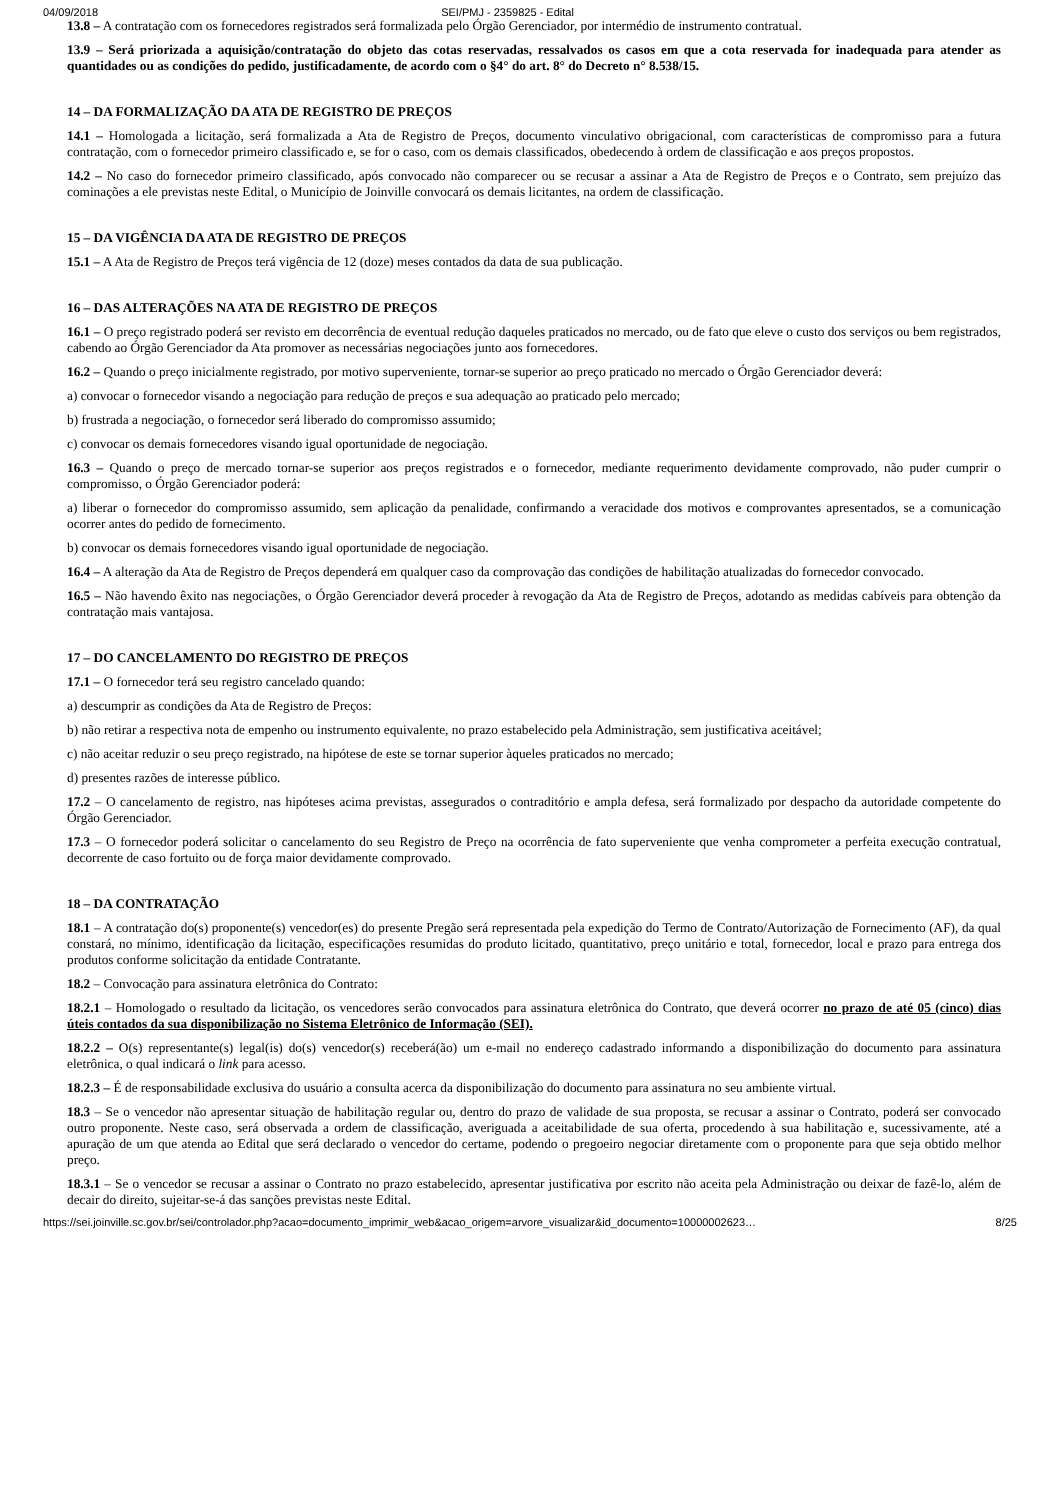04/09/2018 SEI/PMJ - 2359825 - Edital
13.8 – A contratação com os fornecedores registrados será formalizada pelo Órgão Gerenciador, por intermédio de instrumento contratual.
13.9 – Será priorizada a aquisição/contratação do objeto das cotas reservadas, ressalvados os casos em que a cota reservada for inadequada para atender as quantidades ou as condições do pedido, justificadamente, de acordo com o §4° do art. 8° do Decreto n° 8.538/15.
14 – DA FORMALIZAÇÃO DA ATA DE REGISTRO DE PREÇOS
14.1 – Homologada a licitação, será formalizada a Ata de Registro de Preços, documento vinculativo obrigacional, com características de compromisso para a futura contratação, com o fornecedor primeiro classificado e, se for o caso, com os demais classificados, obedecendo à ordem de classificação e aos preços propostos.
14.2 – No caso do fornecedor primeiro classificado, após convocado não comparecer ou se recusar a assinar a Ata de Registro de Preços e o Contrato, sem prejuízo das cominações a ele previstas neste Edital, o Município de Joinville convocará os demais licitantes, na ordem de classificação.
15 – DA VIGÊNCIA DA ATA DE REGISTRO DE PREÇOS
15.1 – A Ata de Registro de Preços terá vigência de 12 (doze) meses contados da data de sua publicação.
16 – DAS ALTERAÇÕES NA ATA DE REGISTRO DE PREÇOS
16.1 – O preço registrado poderá ser revisto em decorrência de eventual redução daqueles praticados no mercado, ou de fato que eleve o custo dos serviços ou bem registrados, cabendo ao Órgão Gerenciador da Ata promover as necessárias negociações junto aos fornecedores.
16.2 – Quando o preço inicialmente registrado, por motivo superveniente, tornar-se superior ao preço praticado no mercado o Órgão Gerenciador deverá:
a) convocar o fornecedor visando a negociação para redução de preços e sua adequação ao praticado pelo mercado;
b) frustrada a negociação, o fornecedor será liberado do compromisso assumido;
c) convocar os demais fornecedores visando igual oportunidade de negociação.
16.3 – Quando o preço de mercado tornar-se superior aos preços registrados e o fornecedor, mediante requerimento devidamente comprovado, não puder cumprir o compromisso, o Órgão Gerenciador poderá:
a) liberar o fornecedor do compromisso assumido, sem aplicação da penalidade, confirmando a veracidade dos motivos e comprovantes apresentados, se a comunicação ocorrer antes do pedido de fornecimento.
b) convocar os demais fornecedores visando igual oportunidade de negociação.
16.4 – A alteração da Ata de Registro de Preços dependerá em qualquer caso da comprovação das condições de habilitação atualizadas do fornecedor convocado.
16.5 – Não havendo êxito nas negociações, o Órgão Gerenciador deverá proceder à revogação da Ata de Registro de Preços, adotando as medidas cabíveis para obtenção da contratação mais vantajosa.
17 – DO CANCELAMENTO DO REGISTRO DE PREÇOS
17.1 – O fornecedor terá seu registro cancelado quando:
a) descumprir as condições da Ata de Registro de Preços:
b) não retirar a respectiva nota de empenho ou instrumento equivalente, no prazo estabelecido pela Administração, sem justificativa aceitável;
c) não aceitar reduzir o seu preço registrado, na hipótese de este se tornar superior àqueles praticados no mercado;
d) presentes razões de interesse público.
17.2 – O cancelamento de registro, nas hipóteses acima previstas, assegurados o contraditório e ampla defesa, será formalizado por despacho da autoridade competente do Órgão Gerenciador.
17.3 – O fornecedor poderá solicitar o cancelamento do seu Registro de Preço na ocorrência de fato superveniente que venha comprometer a perfeita execução contratual, decorrente de caso fortuito ou de força maior devidamente comprovado.
18 – DA CONTRATAÇÃO
18.1 – A contratação do(s) proponente(s) vencedor(es) do presente Pregão será representada pela expedição do Termo de Contrato/Autorização de Fornecimento (AF), da qual constará, no mínimo, identificação da licitação, especificações resumidas do produto licitado, quantitativo, preço unitário e total, fornecedor, local e prazo para entrega dos produtos conforme solicitação da entidade Contratante.
18.2 – Convocação para assinatura eletrônica do Contrato:
18.2.1 – Homologado o resultado da licitação, os vencedores serão convocados para assinatura eletrônica do Contrato, que deverá ocorrer no prazo de até 05 (cinco) dias úteis contados da sua disponibilização no Sistema Eletrônico de Informação (SEI).
18.2.2 – O(s) representante(s) legal(is) do(s) vencedor(s) receberá(ão) um e-mail no endereço cadastrado informando a disponibilização do documento para assinatura eletrônica, o qual indicará o link para acesso.
18.2.3 – É de responsabilidade exclusiva do usuário a consulta acerca da disponibilização do documento para assinatura no seu ambiente virtual.
18.3 – Se o vencedor não apresentar situação de habilitação regular ou, dentro do prazo de validade de sua proposta, se recusar a assinar o Contrato, poderá ser convocado outro proponente. Neste caso, será observada a ordem de classificação, averiguada a aceitabilidade de sua oferta, procedendo à sua habilitação e, sucessivamente, até a apuração de um que atenda ao Edital que será declarado o vencedor do certame, podendo o pregoeiro negociar diretamente com o proponente para que seja obtido melhor preço.
18.3.1 – Se o vencedor se recusar a assinar o Contrato no prazo estabelecido, apresentar justificativa por escrito não aceita pela Administração ou deixar de fazê-lo, além de decair do direito, sujeitar-se-á das sanções previstas neste Edital.
https://sei.joinville.sc.gov.br/sei/controlador.php?acao=documento_imprimir_web&acao_origem=arvore_visualizar&id_documento=10000002623… 8/25